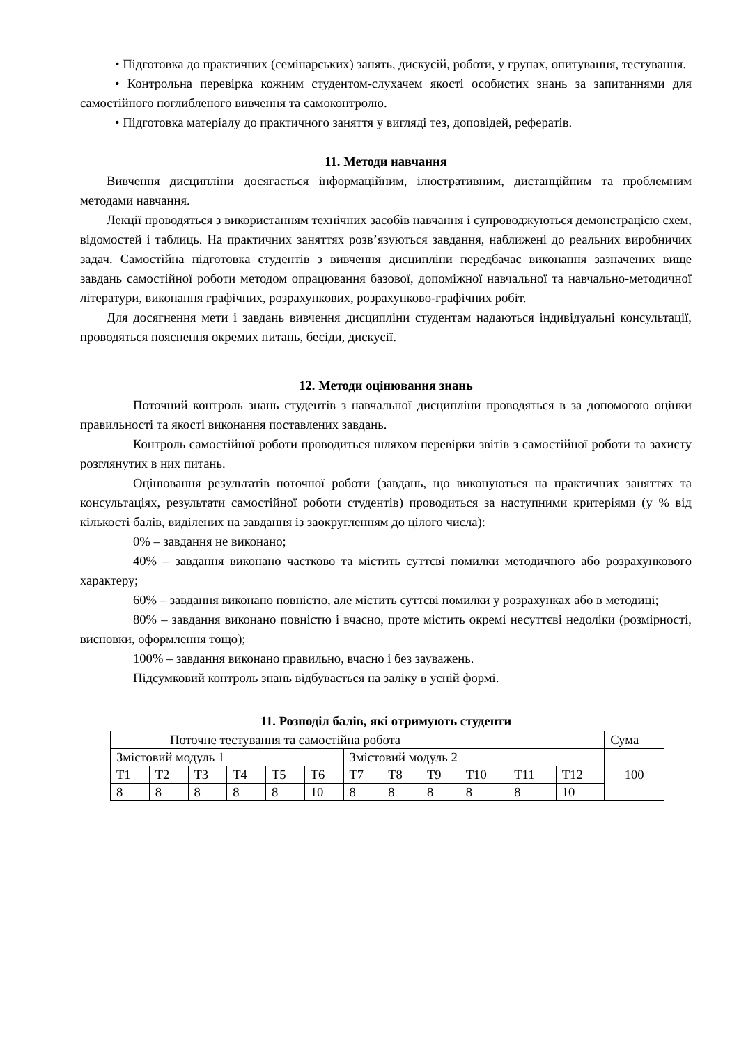• Підготовка до практичних (семінарських) занять, дискусій, роботи, у групах, опитування, тестування.
• Контрольна перевірка кожним студентом-слухачем якості особистих знань за запитаннями для самостійного поглибленого вивчення та самоконтролю.
• Підготовка матеріалу до практичного заняття у вигляді тез, доповідей, рефератів.
11. Методи навчання
Вивчення дисципліни досягається інформаційним, ілюстративним, дистанційним та проблемним методами навчання.
Лекції проводяться з використанням технічних засобів навчання і супроводжуються демонстрацією схем, відомостей і таблиць. На практичних заняттях розв’язуються завдання, наближені до реальних виробничих задач. Самостійна підготовка студентів з вивчення дисципліни передбачає виконання зазначених вище завдань самостійної роботи методом опрацювання базової, допоміжної навчальної та навчально-методичної літератури, виконання графічних, розрахункових, розрахунково-графічних робіт.
Для досягнення мети і завдань вивчення дисципліни студентам надаються індивідуальні консультації, проводяться пояснення окремих питань, бесіди, дискусії.
12. Методи оцінювання знань
Поточний контроль знань студентів з навчальної дисципліни проводяться в за допомогою оцінки правильності та якості виконання поставлених завдань.
Контроль самостійної роботи проводиться шляхом перевірки звітів з самостійної роботи та захисту розглянутих в них питань.
Оцінювання результатів поточної роботи (завдань, що виконуються на практичних заняттях та консультаціях, результати самостійної роботи студентів) проводиться за наступними критеріями (у % від кількості балів, виділених на завдання із заокругленням до цілого числа):
0% – завдання не виконано;
40% – завдання виконано частково та містить суттєві помилки методичного або розрахункового характеру;
60% – завдання виконано повністю, але містить суттєві помилки у розрахунках або в методиці;
80% – завдання виконано повністю і вчасно, проте містить окремі несуттєві недоліки (розмірності, висновки, оформлення тощо);
100% – завдання виконано правильно, вчасно і без зауважень.
Підсумковий контроль знань відбувається на заліку в усній формі.
11. Розподіл балів, які отримують студенти
| Поточне тестування та самостійна робота | | | | | | | | | | | | Сума |
| Змістовий модуль 1 | | | | | | Змістовий модуль 2 | | | | | | |
| Т1 | Т2 | Т3 | Т4 | Т5 | Т6 | Т7 | Т8 | Т9 | Т10 | Т11 | Т12 | 100 |
| 8 | 8 | 8 | 8 | 8 | 10 | 8 | 8 | 8 | 8 | 8 | 10 | |